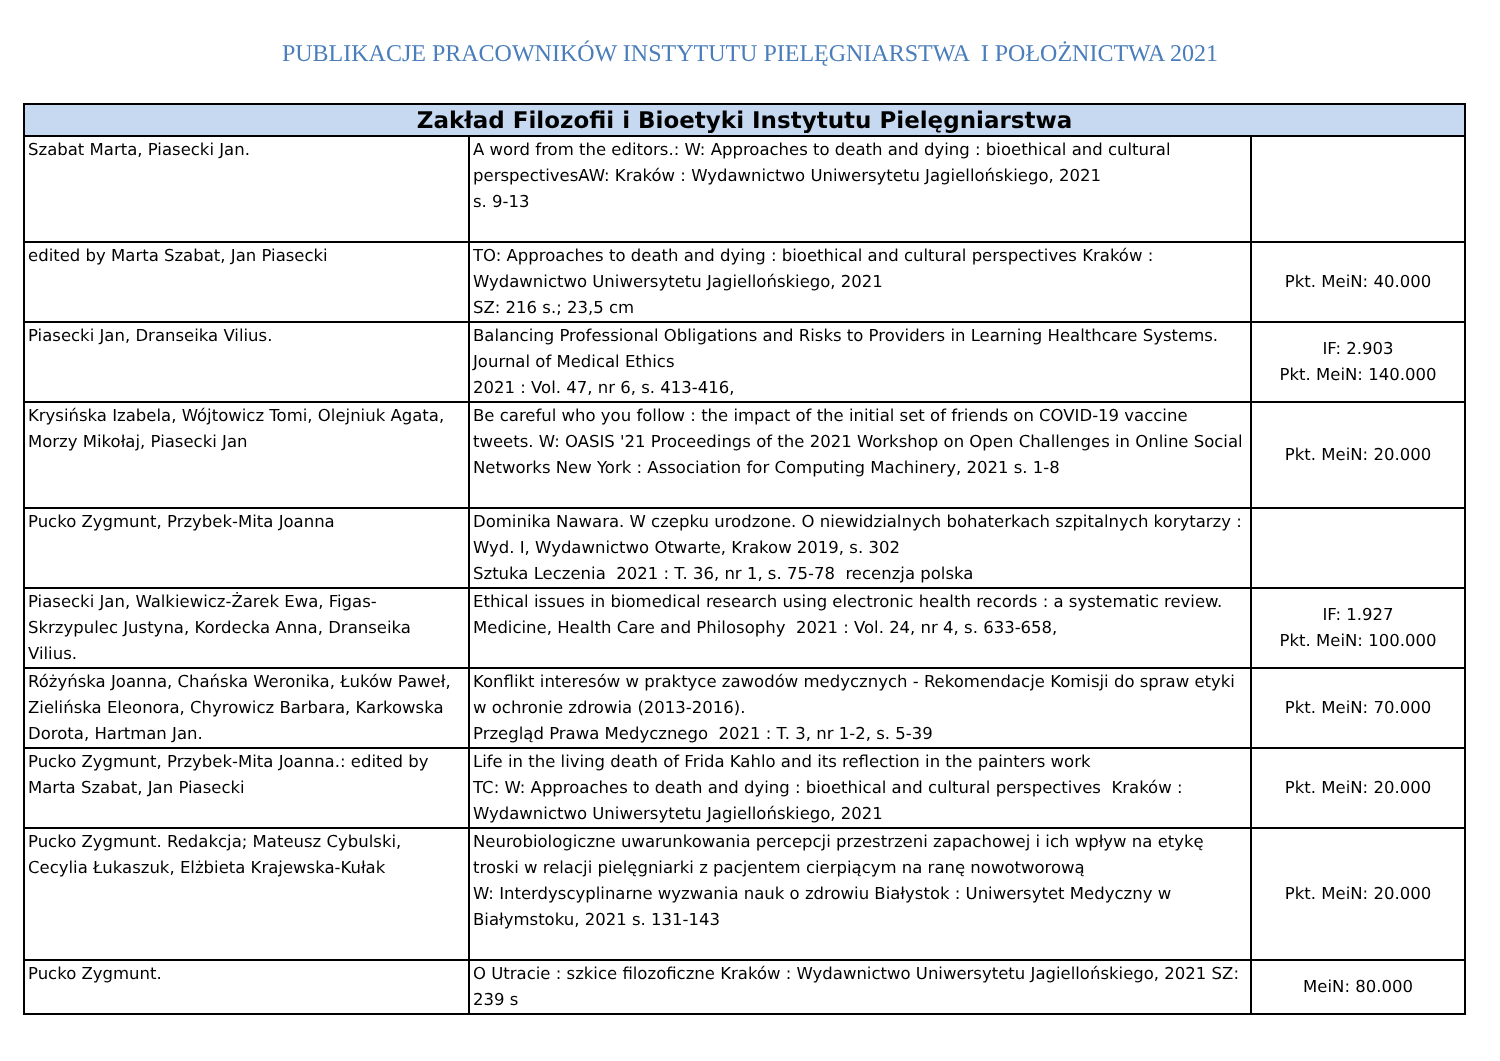PUBLIKACJE PRACOWNIKÓW INSTYTUTU PIELĘGNIARSTWA I POŁOŻNICTWA 2021
| Zakład Filozofii i Bioetyki Instytutu Pielęgniarstwa | | |
| --- | --- | --- |
| Szabat Marta, Piasecki Jan. | A word from the editors.: W: Approaches to death and dying : bioethical and cultural perspectivesAW: Kraków : Wydawnictwo Uniwersytetu Jagiellońskiego, 2021 s. 9-13 | |
| edited by Marta Szabat, Jan Piasecki | TO: Approaches to death and dying : bioethical and cultural perspectives Kraków : Wydawnictwo Uniwersytetu Jagiellońskiego, 2021 SZ: 216 s.; 23,5 cm | Pkt. MeiN: 40.000 |
| Piasecki Jan, Dranseika Vilius. | Balancing Professional Obligations and Risks to Providers in Learning Healthcare Systems. Journal of Medical Ethics 2021 : Vol. 47, nr 6, s. 413-416, | IF: 2.903 Pkt. MeiN: 140.000 |
| Krysińska Izabela, Wójtowicz Tomi, Olejniuk Agata, Morzy Mikołaj, Piasecki Jan | Be careful who you follow : the impact of the initial set of friends on COVID-19 vaccine tweets. W: OASIS '21 Proceedings of the 2021 Workshop on Open Challenges in Online Social Networks New York : Association for Computing Machinery, 2021 s. 1-8 | Pkt. MeiN: 20.000 |
| Pucko Zygmunt, Przybek-Mita Joanna | Dominika Nawara. W czepku urodzone. O niewidzialnych bohaterkach szpitalnych korytarzy : Wyd. I, Wydawnictwo Otwarte, Krakow 2019, s. 302 Sztuka Leczenia 2021 : T. 36, nr 1, s. 75-78 recenzja polska | |
| Piasecki Jan, Walkiewicz-Żarek Ewa, Figas-Skrzypulec Justyna, Kordecka Anna, Dranseika Vilius. | Ethical issues in biomedical research using electronic health records : a systematic review. Medicine, Health Care and Philosophy 2021 : Vol. 24, nr 4, s. 633-658, | IF: 1.927 Pkt. MeiN: 100.000 |
| Różyńska Joanna, Chańska Weronika, Łuków Paweł, Zielińska Eleonora, Chyrowicz Barbara, Karkowska Dorota, Hartman Jan. | Konflikt interesów w praktyce zawodów medycznych - Rekomendacje Komisji do spraw etyki w ochronie zdrowia (2013-2016). Przegląd Prawa Medycznego 2021 : T. 3, nr 1-2, s. 5-39 | Pkt. MeiN: 70.000 |
| Pucko Zygmunt, Przybek-Mita Joanna.: edited by Marta Szabat, Jan Piasecki | Life in the living death of Frida Kahlo and its reflection in the painters work TC: W: Approaches to death and dying : bioethical and cultural perspectives Kraków : Wydawnictwo Uniwersytetu Jagiellońskiego, 2021 | Pkt. MeiN: 20.000 |
| Pucko Zygmunt. Redakcja; Mateusz Cybulski, Cecylia Łukaszuk, Elżbieta Krajewska-Kułak | Neurobiologiczne uwarunkowania percepcji przestrzeni zapachowej i ich wpływ na etykę troski w relacji pielęgniarki z pacjentem cierpiącym na ranę nowotworową W: Interdyscyplinarne wyzwania nauk o zdrowiu Białystok : Uniwersytet Medyczny w Białymstoku, 2021 s. 131-143 | Pkt. MeiN: 20.000 |
| Pucko Zygmunt. | O Utracie : szkice filozoficzne Kraków : Wydawnictwo Uniwersytetu Jagiellońskiego, 2021 SZ: 239 s | MeiN: 80.000 |